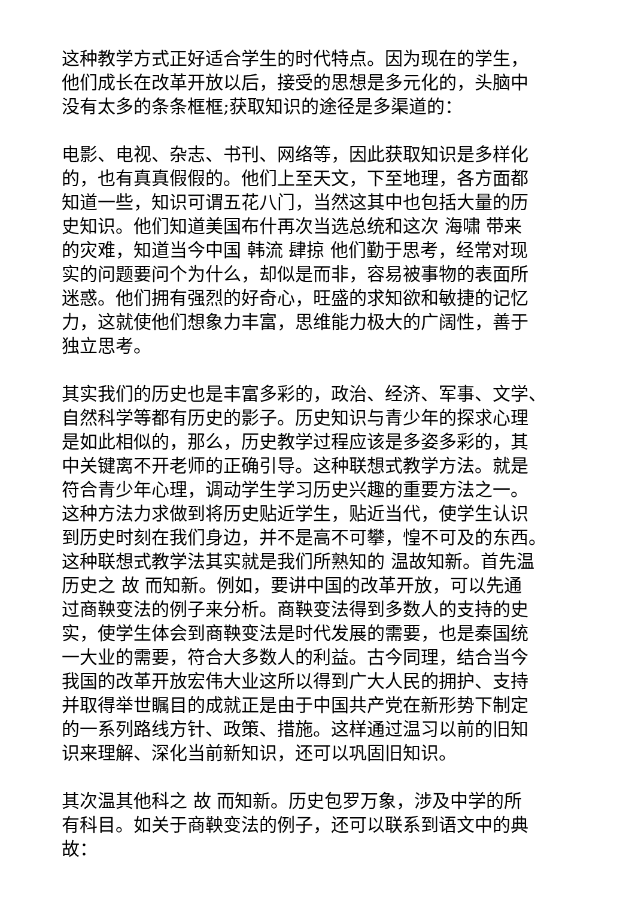这种教学方式正好适合学生的时代特点。因为现在的学生， 他们成长在改革开放以后，接受的思想是多元化的，头脑中 没有太多的条条框框;获取知识的途径是多渠道的：
电影、电视、杂志、书刊、网络等，因此获取知识是多样化 的，也有真真假假的。他们上至天文，下至地理，各方面都 知道一些，知识可谓五花八门，当然这其中也包括大量的历 史知识。他们知道美国布什再次当选总统和这次 海啸 带来 的灾难，知道当今中国 韩流 肆掠 他们勤于思考，经常对现 实的问题要问个为什么，却似是而非，容易被事物的表面所 迷惑。他们拥有强烈的好奇心，旺盛的求知欲和敏捷的记忆 力，这就使他们想象力丰富，思维能力极大的广阔性，善于 独立思考。
其实我们的历史也是丰富多彩的，政治、经济、军事、文学、 自然科学等都有历史的影子。历史知识与青少年的探求心理 是如此相似的，那么，历史教学过程应该是多姿多彩的，其 中关键离不开老师的正确引导。这种联想式教学方法。就是 符合青少年心理，调动学生学习历史兴趣的重要方法之一。 这种方法力求做到将历史贴近学生，贴近当代，使学生认识 到历史时刻在我们身边，并不是高不可攀，惶不可及的东西。 这种联想式教学法其实就是我们所熟知的 温故知新。首先温 历史之 故 而知新。例如，要讲中国的改革开放，可以先通 过商鞅变法的例子来分析。商鞅变法得到多数人的支持的史 实，使学生体会到商鞅变法是时代发展的需要，也是秦国统 一大业的需要，符合大多数人的利益。古今同理，结合当今 我国的改革开放宏伟大业这所以得到广大人民的拥护、支持 并取得举世瞩目的成就正是由于中国共产党在新形势下制定 的一系列路线方针、政策、措施。这样通过温习以前的旧知 识来理解、深化当前新知识，还可以巩固旧知识。
其次温其他科之 故 而知新。历史包罗万象，涉及中学的所 有科目。如关于商鞅变法的例子，还可以联系到语文中的典 故：